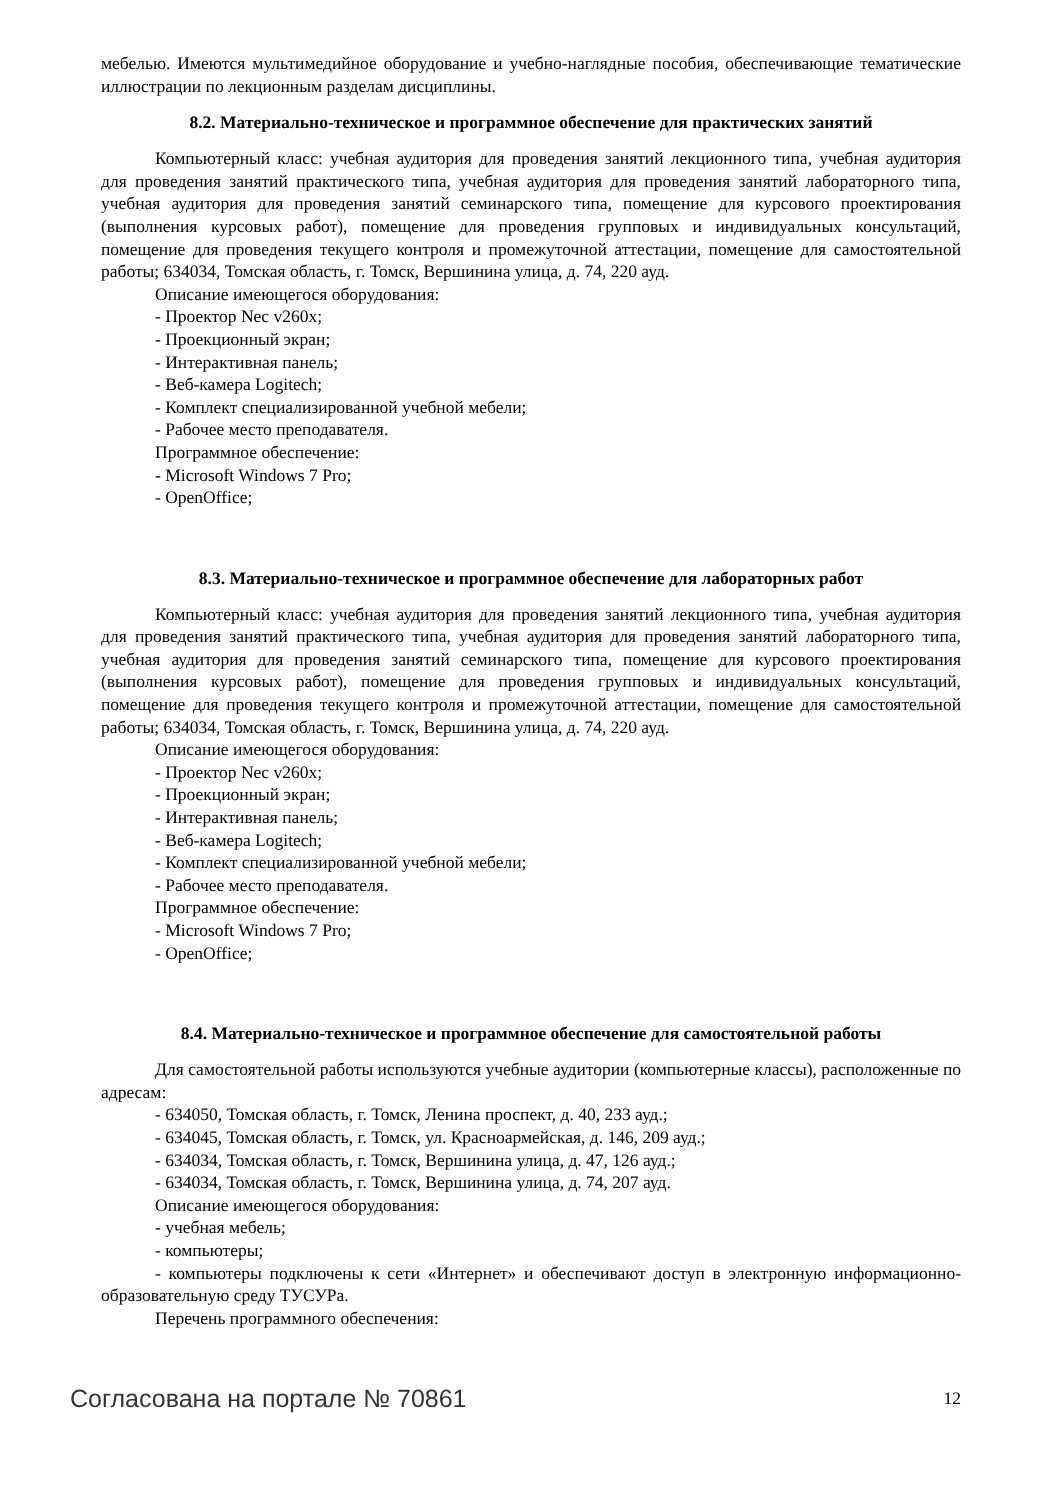мебелью. Имеются мультимедийное оборудование и учебно-наглядные пособия, обеспечивающие тематические иллюстрации по лекционным разделам дисциплины.
8.2. Материально-техническое и программное обеспечение для практических занятий
Компьютерный класс: учебная аудитория для проведения занятий лекционного типа, учебная аудитория для проведения занятий практического типа, учебная аудитория для проведения занятий лабораторного типа, учебная аудитория для проведения занятий семинарского типа, помещение для курсового проектирования (выполнения курсовых работ), помещение для проведения групповых и индивидуальных консультаций, помещение для проведения текущего контроля и промежуточной аттестации, помещение для самостоятельной работы; 634034, Томская область, г. Томск, Вершинина улица, д. 74, 220 ауд.
Описание имеющегося оборудования:
- Проектор Nec v260x;
- Проекционный экран;
- Интерактивная панель;
- Веб-камера Logitech;
- Комплект специализированной учебной мебели;
- Рабочее место преподавателя.
Программное обеспечение:
- Microsoft Windows 7 Pro;
- OpenOffice;
8.3. Материально-техническое и программное обеспечение для лабораторных работ
Компьютерный класс: учебная аудитория для проведения занятий лекционного типа, учебная аудитория для проведения занятий практического типа, учебная аудитория для проведения занятий лабораторного типа, учебная аудитория для проведения занятий семинарского типа, помещение для курсового проектирования (выполнения курсовых работ), помещение для проведения групповых и индивидуальных консультаций, помещение для проведения текущего контроля и промежуточной аттестации, помещение для самостоятельной работы; 634034, Томская область, г. Томск, Вершинина улица, д. 74, 220 ауд.
Описание имеющегося оборудования:
- Проектор Nec v260x;
- Проекционный экран;
- Интерактивная панель;
- Веб-камера Logitech;
- Комплект специализированной учебной мебели;
- Рабочее место преподавателя.
Программное обеспечение:
- Microsoft Windows 7 Pro;
- OpenOffice;
8.4. Материально-техническое и программное обеспечение для самостоятельной работы
Для самостоятельной работы используются учебные аудитории (компьютерные классы), расположенные по адресам:
- 634050, Томская область, г. Томск, Ленина проспект, д. 40, 233 ауд.;
- 634045, Томская область, г. Томск, ул. Красноармейская, д. 146, 209 ауд.;
- 634034, Томская область, г. Томск, Вершинина улица, д. 47, 126 ауд.;
- 634034, Томская область, г. Томск, Вершинина улица, д. 74, 207 ауд.
Описание имеющегося оборудования:
- учебная мебель;
- компьютеры;
- компьютеры подключены к сети «Интернет» и обеспечивают доступ в электронную информационно-образовательную среду ТУСУРа.
Перечень программного обеспечения:
Согласована на портале № 70861 12